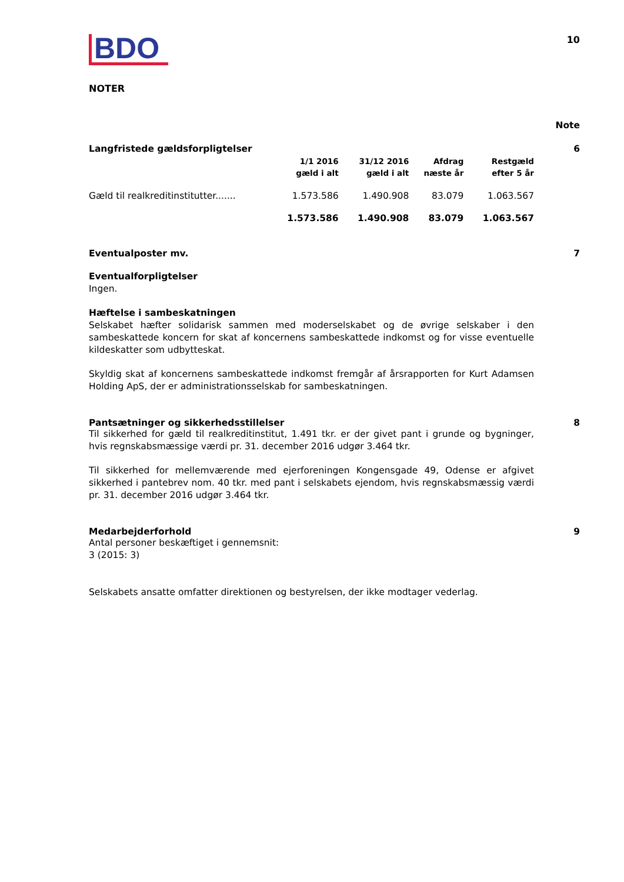BDO
10
NOTER
Note
Langfristede gældsforpligtelser 6
| | 1/1 2016 gæld i alt | 31/12 2016 gæld i alt | Afdrag næste år | Restgæld efter 5 år |
| --- | --- | --- | --- | --- |
| Gæld til realkreditinstitutter....... | 1.573.586 | 1.490.908 | 83.079 | 1.063.567 |
| | 1.573.586 | 1.490.908 | 83.079 | 1.063.567 |
Eventualposter mv. 7
Eventualforpligtelser
Ingen.
Hæftelse i sambeskatningen
Selskabet hæfter solidarisk sammen med moderselskabet og de øvrige selskaber i den sambeskattede koncern for skat af koncernens sambeskattede indkomst og for visse eventuelle kildeskatter som udbytteskat.
Skyldig skat af koncernens sambeskattede indkomst fremgår af årsrapporten for Kurt Adamsen Holding ApS, der er administrationsselskab for sambeskatningen.
Pantsætninger og sikkerhedsstillelser 8
Til sikkerhed for gæld til realkreditinstitut, 1.491 tkr. er der givet pant i grunde og bygninger, hvis regnskabsmæssige værdi pr. 31. december 2016 udgør 3.464 tkr.
Til sikkerhed for mellemværende med ejerforeningen Kongensgade 49, Odense er afgivet sikkerhed i pantebrev nom. 40 tkr. med pant i selskabets ejendom, hvis regnskabsmæssig værdi pr. 31. december 2016 udgør 3.464 tkr.
Medarbejderforhold 9
Antal personer beskæftiget i gennemsnit:
3 (2015: 3)
Selskabets ansatte omfatter direktionen og bestyrelsen, der ikke modtager vederlag.